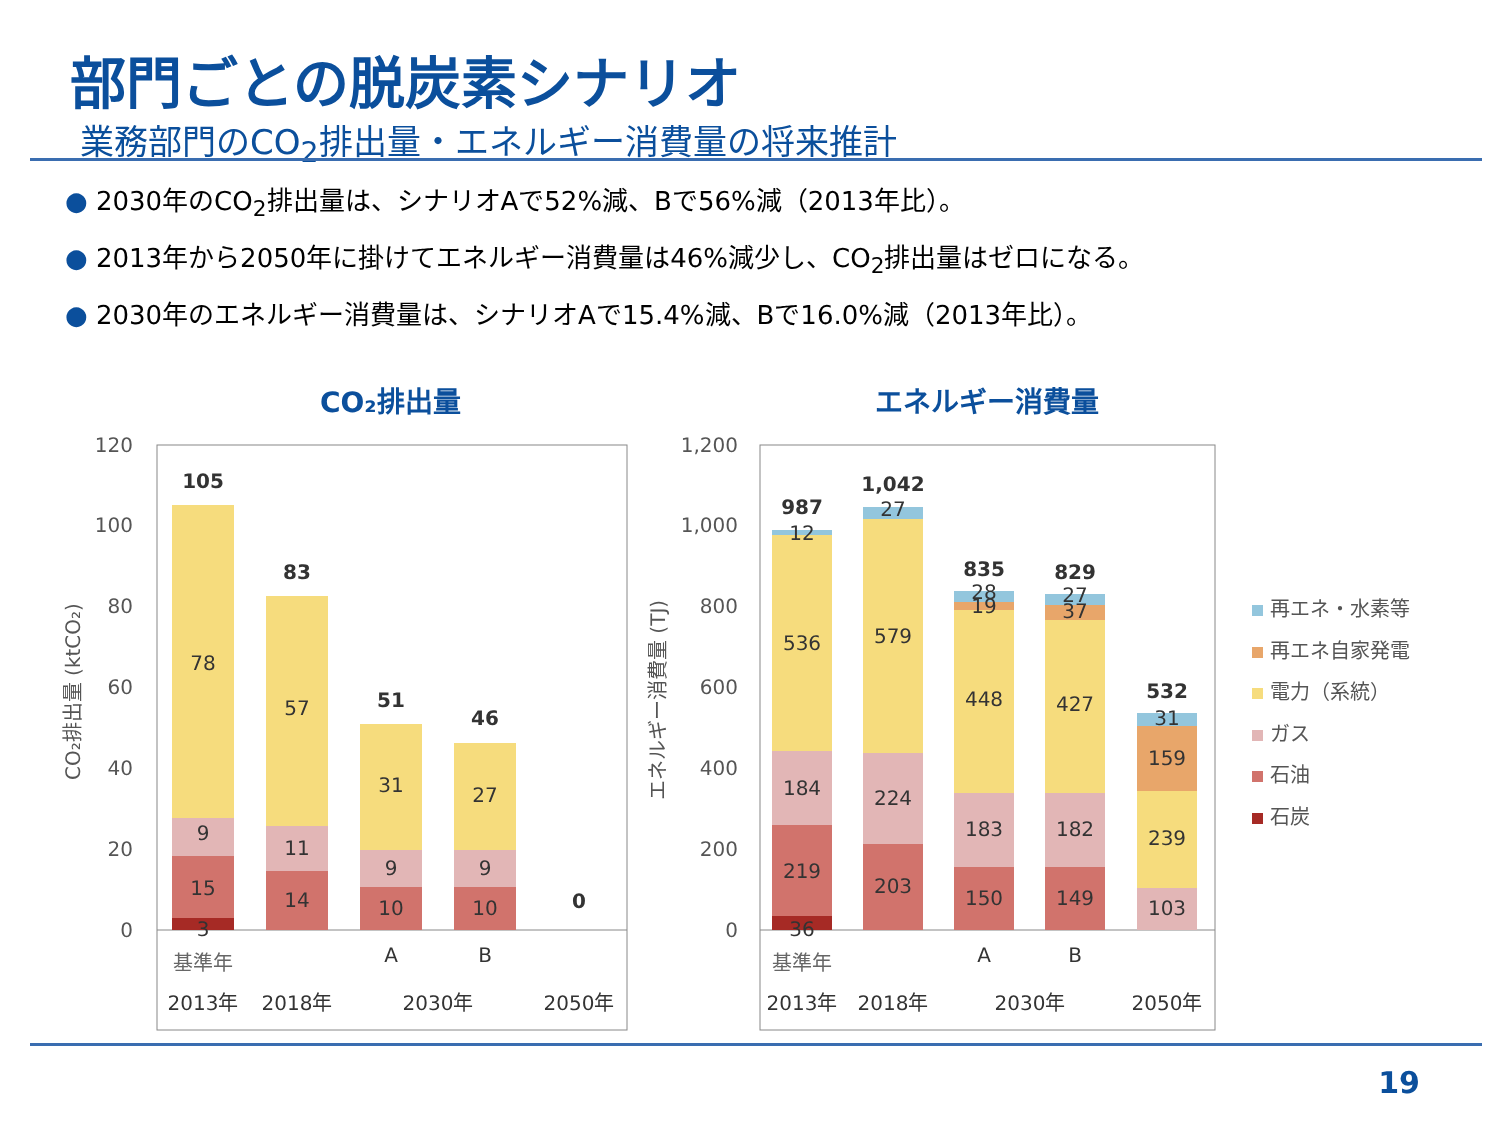部門ごとの脱炭素シナリオ
業務部門のCO<sub>2</sub>排出量・エネルギー消費量の将来推計
● 2030年のCO<sub>2</sub>排出量は、シナリオAで52%減、Bで56%減（2013年比）。
● 2013年から2050年に掛けてエネルギー消費量は46%減少し、CO<sub>2</sub>排出量はゼロになる。
● 2030年のエネルギー消費量は、シナリオAで15.4%減、Bで16.0%減（2013年比）。
CO₂排出量
エネルギー消費量
120
100
80
60
40
20
0
1,200
1,000
800
600
400
200
0
CO₂排出量 (ktCO₂)
エネルギー消費量 (TJ)
105
78
9
15
3
83
57
11
14
51
31
9
10
46
27
9
10
0
基準年
A
B
2013年
2018年
2030年
2050年
987
12
536
184
219
36
1,042
27
579
224
203
835
28
19
448
183
150
829
27
37
427
182
149
532
31
159
239
103
基準年
A
B
2013年
2018年
2030年
2050年
再エネ・水素等
再エネ自家発電
電力（系統）
ガス
石油
石炭
19